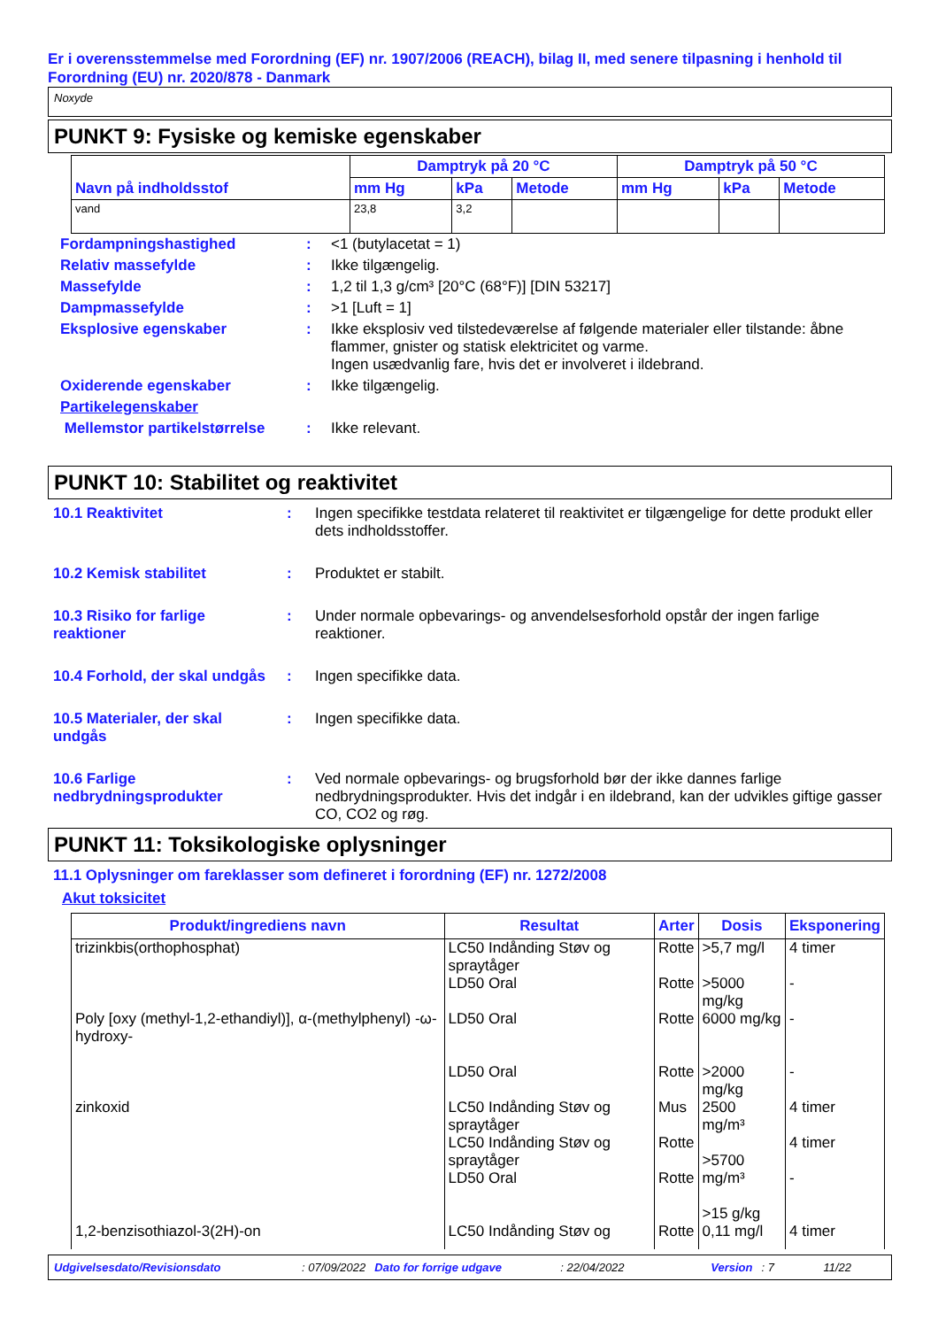Er i overensstemmelse med Forordning (EF) nr. 1907/2006 (REACH), bilag II, med senere tilpasning i henhold til Forordning (EU) nr. 2020/878 - Danmark
Noxyde
PUNKT 9: Fysiske og kemiske egenskaber
| Navn på indholdsstof | Damptryk på 20 °C | | | Damptryk på 50 °C | | |
| --- | --- | --- | --- | --- | --- | --- |
| | mm Hg | kPa | Metode | mm Hg | kPa | Metode |
| vand | 23,8 | 3,2 | | | | |
| Fordampningshastighed | : | <1 (butylacetat = 1) |
| Relativ massefylde | : | Ikke tilgængelig. |
| Massefylde | : | 1,2 til 1,3 g/cm³ [20°C (68°F)] [DIN 53217] |
| Dampmassefylde | : | >1 [Luft = 1] |
| Eksplosive egenskaber | : | Ikke eksplosiv ved tilstedeværelse af følgende materialer eller tilstande: åbne flammer, gnister og statisk elektricitet og varme. Ingen usædvanlig fare, hvis det er involveret i ildebrand. |
| Oxiderende egenskaber | : | Ikke tilgængelig. |
| Partikelegenskaber | | |
| Mellemstor partikelstørrelse | : | Ikke relevant. |
PUNKT 10: Stabilitet og reaktivitet
| 10.1 Reaktivitet | : | Ingen specifikke testdata relateret til reaktivitet er tilgængelige for dette produkt eller dets indholdsstoffer. |
| 10.2 Kemisk stabilitet | : | Produktet er stabilt. |
| 10.3 Risiko for farlige reaktioner | : | Under normale opbevarings- og anvendelsesforhold opstår der ingen farlige reaktioner. |
| 10.4 Forhold, der skal undgås | : | Ingen specifikke data. |
| 10.5 Materialer, der skal undgås | : | Ingen specifikke data. |
| 10.6 Farlige nedbrydningsprodukter | : | Ved normale opbevarings- og brugsforhold bør der ikke dannes farlige nedbrydningsprodukter. Hvis det indgår i en ildebrand, kan der udvikles giftige gasser CO, CO2 og røg. |
PUNKT 11: Toksikologiske oplysninger
11.1 Oplysninger om fareklasser som defineret i forordning (EF) nr. 1272/2008
Akut toksicitet
| Produkt/ingrediens navn | Resultat | Arter | Dosis | Eksponering |
| --- | --- | --- | --- | --- |
| trizinkbis(orthophosphat) | LC50 Indånding Støv og spraytåger LD50 Oral | Rotte Rotte | >5,7 mg/l >5000 mg/kg | 4 timer - |
| Poly [oxy (methyl-1,2-ethandiyl)], α-(methylphenyl) -ω-hydroxy- | LD50 Oral LD50 Oral | Rotte Rotte | 6000 mg/kg >2000 mg/kg | - - |
| zinkoxid | LC50 Indånding Støv og spraytåger LC50 Indånding Støv og spraytåger LD50 Oral | Mus Rotte Rotte | 2500 mg/m³ >5700 mg/m³ >15 g/kg | 4 timer 4 timer - |
| 1,2-benzisothiazol-3(2H)-on | LC50 Indånding Støv og | Rotte | 0,11 mg/l | 4 timer |
Udgivelsesdato/Revisionsdato: 07/09/2022 Dato for forrige udgave: 22/04/2022 Version: 7 11/22